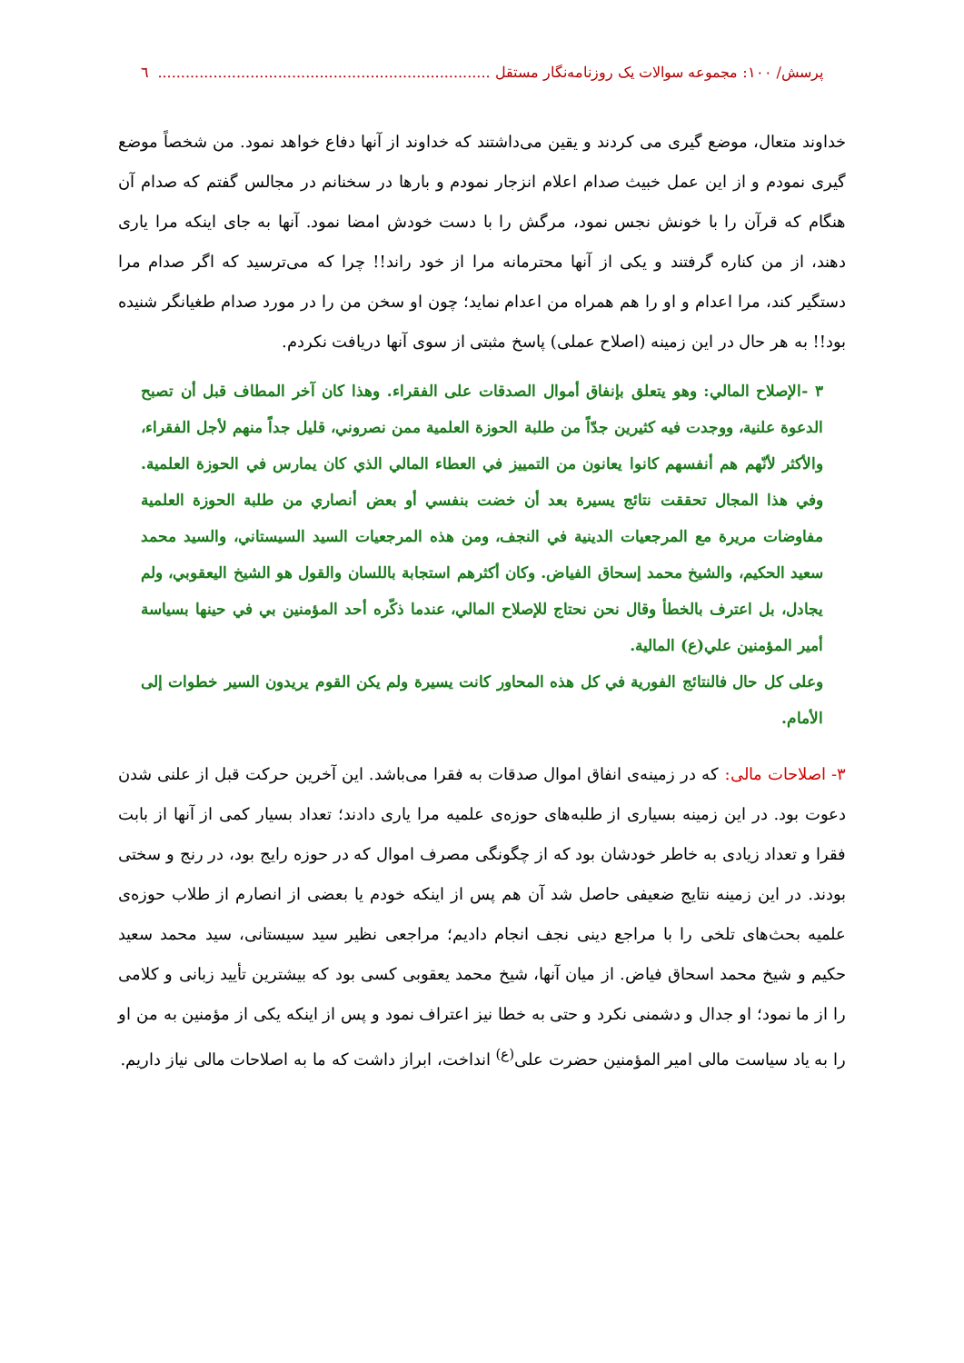پرسش/ ۱۰۰: مجموعه سوالات یک روزنامه‌نگار مستقل ........................................................................ ٦
خداوند متعال، موضع گیری می کردند و یقین می‌داشتند که خداوند از آنها دفاع خواهد نمود. من شخصاً موضع گیری نمودم و از این عمل خبیث صدام اعلام انزجار نمودم و بارها در سخنانم در مجالس گفتم که صدام آن هنگام که قرآن را با خونش نجس نمود، مرگش را با دست خودش امضا نمود. آنها به جای اینکه مرا یاری دهند، از من کناره گرفتند و یکی از آنها محترمانه مرا از خود راند!! چرا که می‌ترسید که اگر صدام مرا دستگیر کند، مرا اعدام و او را هم همراه من اعدام نماید؛ چون او سخن من را در مورد صدام طغیانگر شنیده بود!! به هر حال در این زمینه (اصلاح عملی) پاسخ مثبتی از سوی آنها دریافت نکردم.
٣ -الإصلاح المالي: وهو يتعلق بإنفاق أموال الصدقات على الفقراء. وهذا كان آخر المطاف قبل أن تصبح الدعوة علنية، ووجدت فيه كثيرين جدّاً من طلبة الحوزة العلمية ممن نصروني، قليل جداً منهم لأجل الفقراء، والأكثر لأنّهم هم أنفسهم كانوا يعانون من التمييز في العطاء المالي الذي كان يمارس في الحوزة العلمية. وفي هذا المجال تحققت نتائج يسيرة بعد أن خضت بنفسي أو بعض أنصاري من طلبة الحوزة العلمية مفاوضات مريرة مع المرجعيات الدينية في النجف، ومن هذه المرجعيات السيد السيستاني، والسيد محمد سعيد الحكيم، والشيخ محمد إسحاق الفياض. وكان أكثرهم استجابة باللسان والقول هو الشيخ اليعقوبي، ولم يجادل، بل اعترف بالخطأ وقال نحن نحتاج للإصلاح المالي، عندما ذكّره أحد المؤمنين بي في حينها بسياسة أمير المؤمنين علي(ع) المالية.
وعلى كل حال فالنتائج الفورية في كل هذه المحاور كانت يسيرة ولم يكن القوم يريدون السير خطوات إلى الأمام.
٣- اصلاحات مالی: که در زمینه‌ی انفاق اموال صدقات به فقرا می‌باشد. این آخرین حرکت قبل از علنی شدن دعوت بود. در این زمینه بسیاری از طلبه‌های حوزه‌ی علمیه مرا یاری دادند؛ تعداد بسیار کمی از آنها از بابت فقرا و تعداد زیادی به خاطر خودشان بود که از چگونگی مصرف اموال که در حوزه رایج بود، در رنج و سختی بودند. در این زمینه نتایج ضعیفی حاصل شد آن هم پس از اینکه خودم یا بعضی از انصارم از طلاب حوزه‌ی علمیه بحث‌های تلخی را با مراجع دینی نجف انجام دادیم؛ مراجعی نظیر سید سیستانی، سید محمد سعید حکیم و شیخ محمد اسحاق فیاض. از میان آنها، شیخ محمد یعقوبی کسی بود که بیشترین تأیید زبانی و کلامی را از ما نمود؛ او جدال و دشمنی نکرد و حتی به خطا نیز اعتراف نمود و پس از اینکه یکی از مؤمنین به من او را به یاد سیاست مالی امیر المؤمنین حضرت علی<sup>(ع)</sup> انداخت، ابراز داشت که ما به اصلاحات مالی نیاز داریم.